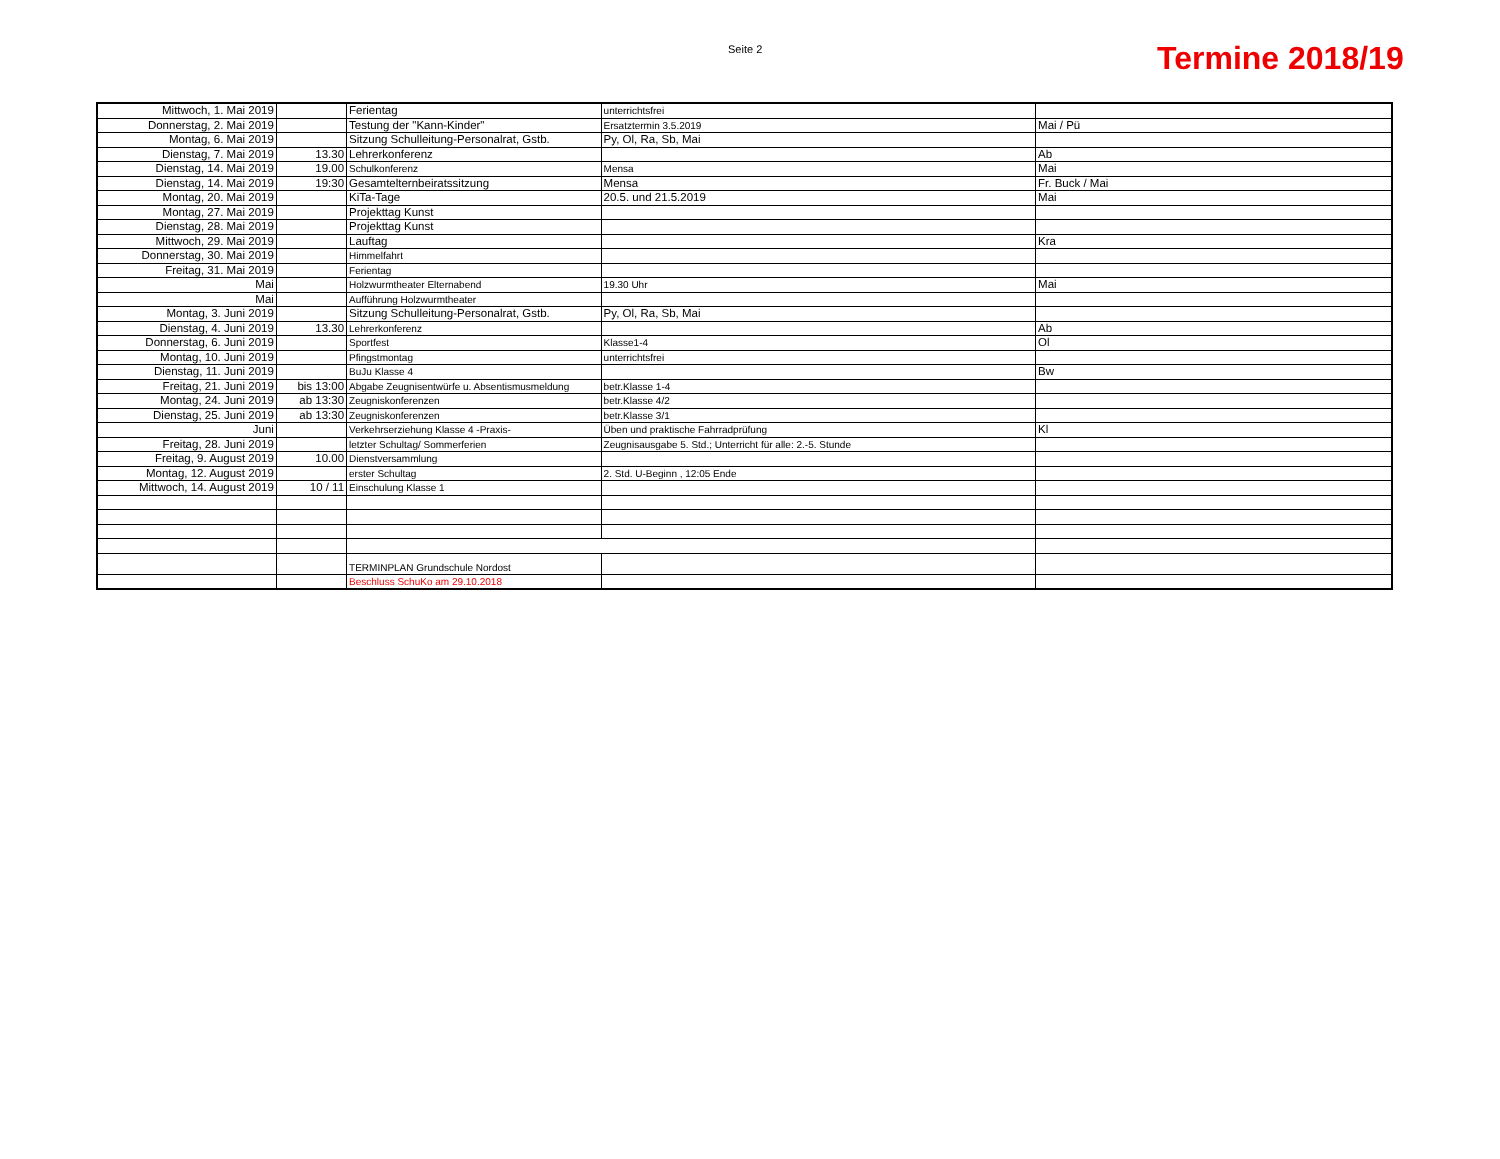Seite 2 Termine 2018/19
| Mittwoch, 1. Mai 2019 | | Ferientag | unterrichtsfrei | |
| Donnerstag, 2. Mai 2019 | | Testung der "Kann-Kinder" | Ersatztermin 3.5.2019 | Mai / Pü |
| Montag, 6. Mai 2019 | | Sitzung Schulleitung-Personalrat, Gstb. | Py, Ol, Ra, Sb, Mai | |
| Dienstag, 7. Mai 2019 | 13.30 | Lehrerkonferenz | | Ab |
| Dienstag, 14. Mai 2019 | 19.00 | Schulkonferenz | Mensa | Mai |
| Dienstag, 14. Mai 2019 | 19:30 | Gesamtelternbeiratssitzung | Mensa | Fr. Buck / Mai |
| Montag, 20. Mai 2019 | | KiTa-Tage | 20.5. und 21.5.2019 | Mai |
| Montag, 27. Mai 2019 | | Projekttag Kunst | | |
| Dienstag, 28. Mai 2019 | | Projekttag Kunst | | |
| Mittwoch, 29. Mai 2019 | | Lauftag | | Kra |
| Donnerstag, 30. Mai 2019 | | Himmelfahrt | | |
| Freitag, 31. Mai 2019 | | Ferientag | | |
| Mai | | Holzwurmtheater Elternabend | 19.30 Uhr | Mai |
| Mai | | Aufführung Holzwurmtheater | | |
| Montag, 3. Juni 2019 | | Sitzung Schulleitung-Personalrat, Gstb. | Py, Ol, Ra, Sb, Mai | |
| Dienstag, 4. Juni 2019 | 13.30 | Lehrerkonferenz | | Ab |
| Donnerstag, 6. Juni 2019 | | Sportfest | Klasse1-4 | Ol |
| Montag, 10. Juni 2019 | | Pfingstmontag | unterrichtsfrei | |
| Dienstag, 11. Juni 2019 | | BuJu Klasse 4 | | Bw |
| Freitag, 21. Juni 2019 | bis 13:00 | Abgabe Zeugnisentwürfe u. Absentismusmeldung | betr.Klasse 1-4 | |
| Montag, 24. Juni 2019 | ab 13:30 | Zeugniskonferenzen | betr.Klasse 4/2 | |
| Dienstag, 25. Juni 2019 | ab 13:30 | Zeugniskonferenzen | betr.Klasse 3/1 | |
| Juni | | Verkehrserziehung Klasse 4 -Praxis- | Üben und praktische Fahrradprüfung | Kl |
| Freitag, 28. Juni 2019 | | letzter Schultag/ Sommerferien | Zeugnisausgabe 5. Std.; Unterricht für alle: 2.-5. Stunde | |
| Freitag, 9. August 2019 | 10.00 | Dienstversammlung | | |
| Montag, 12. August 2019 | | erster Schultag | 2. Std. U-Beginn , 12:05 Ende | |
| Mittwoch, 14. August 2019 | 10 / 11 | Einschulung Klasse 1 | | |
| | | TERMINPLAN Grundschule Nordost | | |
| | | Beschluss SchuKo am 29.10.2018 | | |